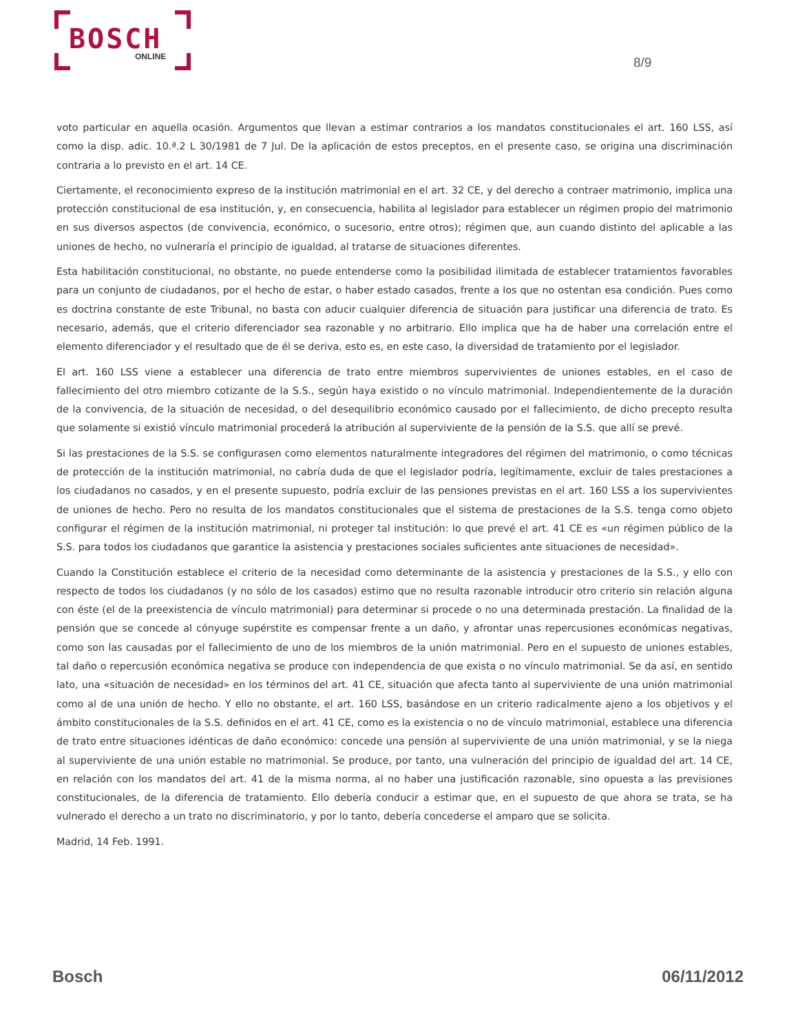BOSCH
ONLINE
8/9
voto particular en aquella ocasión. Argumentos que llevan a estimar contrarios a los mandatos constitucionales el art. 160 LSS, así como la disp. adic. 10.ª.2 L 30/1981 de 7 Jul. De la aplicación de estos preceptos, en el presente caso, se origina una discriminación contraria a lo previsto en el art. 14 CE.
Ciertamente, el reconocimiento expreso de la institución matrimonial en el art. 32 CE, y del derecho a contraer matrimonio, implica una protección constitucional de esa institución, y, en consecuencia, habilita al legislador para establecer un régimen propio del matrimonio en sus diversos aspectos (de convivencia, económico, o sucesorio, entre otros); régimen que, aun cuando distinto del aplicable a las uniones de hecho, no vulneraría el principio de igualdad, al tratarse de situaciones diferentes.
Esta habilitación constitucional, no obstante, no puede entenderse como la posibilidad ilimitada de establecer tratamientos favorables para un conjunto de ciudadanos, por el hecho de estar, o haber estado casados, frente a los que no ostentan esa condición. Pues como es doctrina constante de este Tribunal, no basta con aducir cualquier diferencia de situación para justificar una diferencia de trato. Es necesario, además, que el criterio diferenciador sea razonable y no arbitrario. Ello implica que ha de haber una correlación entre el elemento diferenciador y el resultado que de él se deriva, esto es, en este caso, la diversidad de tratamiento por el legislador.
El art. 160 LSS viene a establecer una diferencia de trato entre miembros supervivientes de uniones estables, en el caso de fallecimiento del otro miembro cotizante de la S.S., según haya existido o no vínculo matrimonial. Independientemente de la duración de la convivencia, de la situación de necesidad, o del desequilibrio económico causado por el fallecimiento, de dicho precepto resulta que solamente si existió vínculo matrimonial procederá la atribución al superviviente de la pensión de la S.S. que allí se prevé.
Si las prestaciones de la S.S. se configurasen como elementos naturalmente integradores del régimen del matrimonio, o como técnicas de protección de la institución matrimonial, no cabría duda de que el legislador podría, legítimamente, excluir de tales prestaciones a los ciudadanos no casados, y en el presente supuesto, podría excluir de las pensiones previstas en el art. 160 LSS a los supervivientes de uniones de hecho. Pero no resulta de los mandatos constitucionales que el sistema de prestaciones de la S.S. tenga como objeto configurar el régimen de la institución matrimonial, ni proteger tal institución: lo que prevé el art. 41 CE es «un régimen público de la S.S. para todos los ciudadanos que garantice la asistencia y prestaciones sociales suficientes ante situaciones de necesidad».
Cuando la Constitución establece el criterio de la necesidad como determinante de la asistencia y prestaciones de la S.S., y ello con respecto de todos los ciudadanos (y no sólo de los casados) estimo que no resulta razonable introducir otro criterio sin relación alguna con éste (el de la preexistencia de vínculo matrimonial) para determinar si procede o no una determinada prestación. La finalidad de la pensión que se concede al cónyuge supérstite es compensar frente a un daño, y afrontar unas repercusiones económicas negativas, como son las causadas por el fallecimiento de uno de los miembros de la unión matrimonial. Pero en el supuesto de uniones estables, tal daño o repercusión económica negativa se produce con independencia de que exista o no vínculo matrimonial. Se da así, en sentido lato, una «situación de necesidad» en los términos del art. 41 CE, situación que afecta tanto al superviviente de una unión matrimonial como al de una unión de hecho. Y ello no obstante, el art. 160 LSS, basándose en un criterio radicalmente ajeno a los objetivos y el ámbito constitucionales de la S.S. definidos en el art. 41 CE, como es la existencia o no de vínculo matrimonial, establece una diferencia de trato entre situaciones idénticas de daño económico: concede una pensión al superviviente de una unión matrimonial, y se la niega al superviviente de una unión estable no matrimonial. Se produce, por tanto, una vulneración del principio de igualdad del art. 14 CE, en relación con los mandatos del art. 41 de la misma norma, al no haber una justificación razonable, sino opuesta a las previsiones constitucionales, de la diferencia de tratamiento. Ello debería conducir a estimar que, en el supuesto de que ahora se trata, se ha vulnerado el derecho a un trato no discriminatorio, y por lo tanto, debería concederse el amparo que se solicita.
Madrid, 14 Feb. 1991.
Bosch 06/11/2012